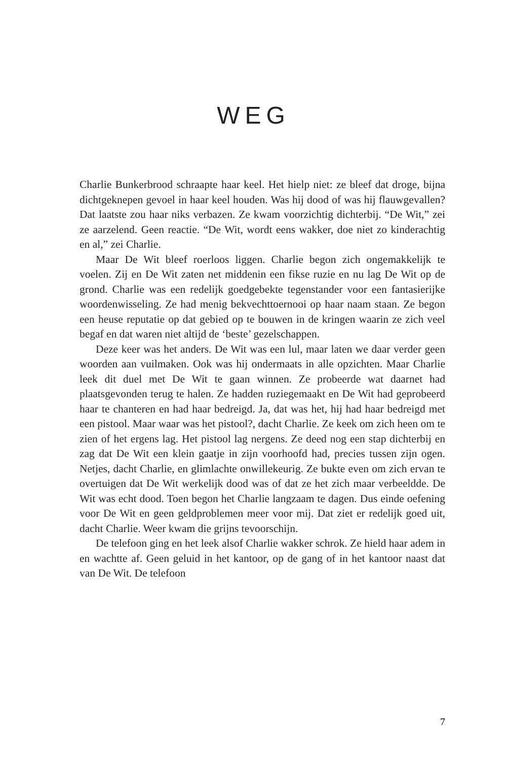WEG
Charlie Bunkerbrood schraapte haar keel. Het hielp niet: ze bleef dat droge, bijna dichtgeknepen gevoel in haar keel houden. Was hij dood of was hij flauwgevallen? Dat laatste zou haar niks verbazen. Ze kwam voorzichtig dichterbij. “De Wit,” zei ze aarzelend. Geen reactie. “De Wit, wordt eens wakker, doe niet zo kinderachtig en al,” zei Charlie.
Maar De Wit bleef roerloos liggen. Charlie begon zich ongemakkelijk te voelen. Zij en De Wit zaten net middenin een fikse ruzie en nu lag De Wit op de grond. Charlie was een redelijk goedgebekte tegenstander voor een fantasierijke woordenwisseling. Ze had menig bekvechttoernooi op haar naam staan. Ze begon een heuse reputatie op dat gebied op te bouwen in de kringen waarin ze zich veel begaf en dat waren niet altijd de ‘beste’ gezelschappen.
Deze keer was het anders. De Wit was een lul, maar laten we daar verder geen woorden aan vuilmaken. Ook was hij ondermaats in alle opzichten. Maar Charlie leek dit duel met De Wit te gaan winnen. Ze probeerde wat daarnet had plaatsgevonden terug te halen. Ze hadden ruziegemaakt en De Wit had geprobeerd haar te chanteren en had haar bedreigd. Ja, dat was het, hij had haar bedreigd met een pistool. Maar waar was het pistool?, dacht Charlie. Ze keek om zich heen om te zien of het ergens lag. Het pistool lag nergens. Ze deed nog een stap dichterbij en zag dat De Wit een klein gaatje in zijn voorhoofd had, precies tussen zijn ogen. Netjes, dacht Charlie, en glimlachte onwillekeurig. Ze bukte even om zich ervan te overtuigen dat De Wit werkelijk dood was of dat ze het zich maar verbeeldde. De Wit was echt dood. Toen begon het Charlie langzaam te dagen. Dus einde oefening voor De Wit en geen geldproblemen meer voor mij. Dat ziet er redelijk goed uit, dacht Charlie. Weer kwam die grijns tevoorschijn.
De telefoon ging en het leek alsof Charlie wakker schrok. Ze hield haar adem in en wachtte af. Geen geluid in het kantoor, op de gang of in het kantoor naast dat van De Wit. De telefoon
7